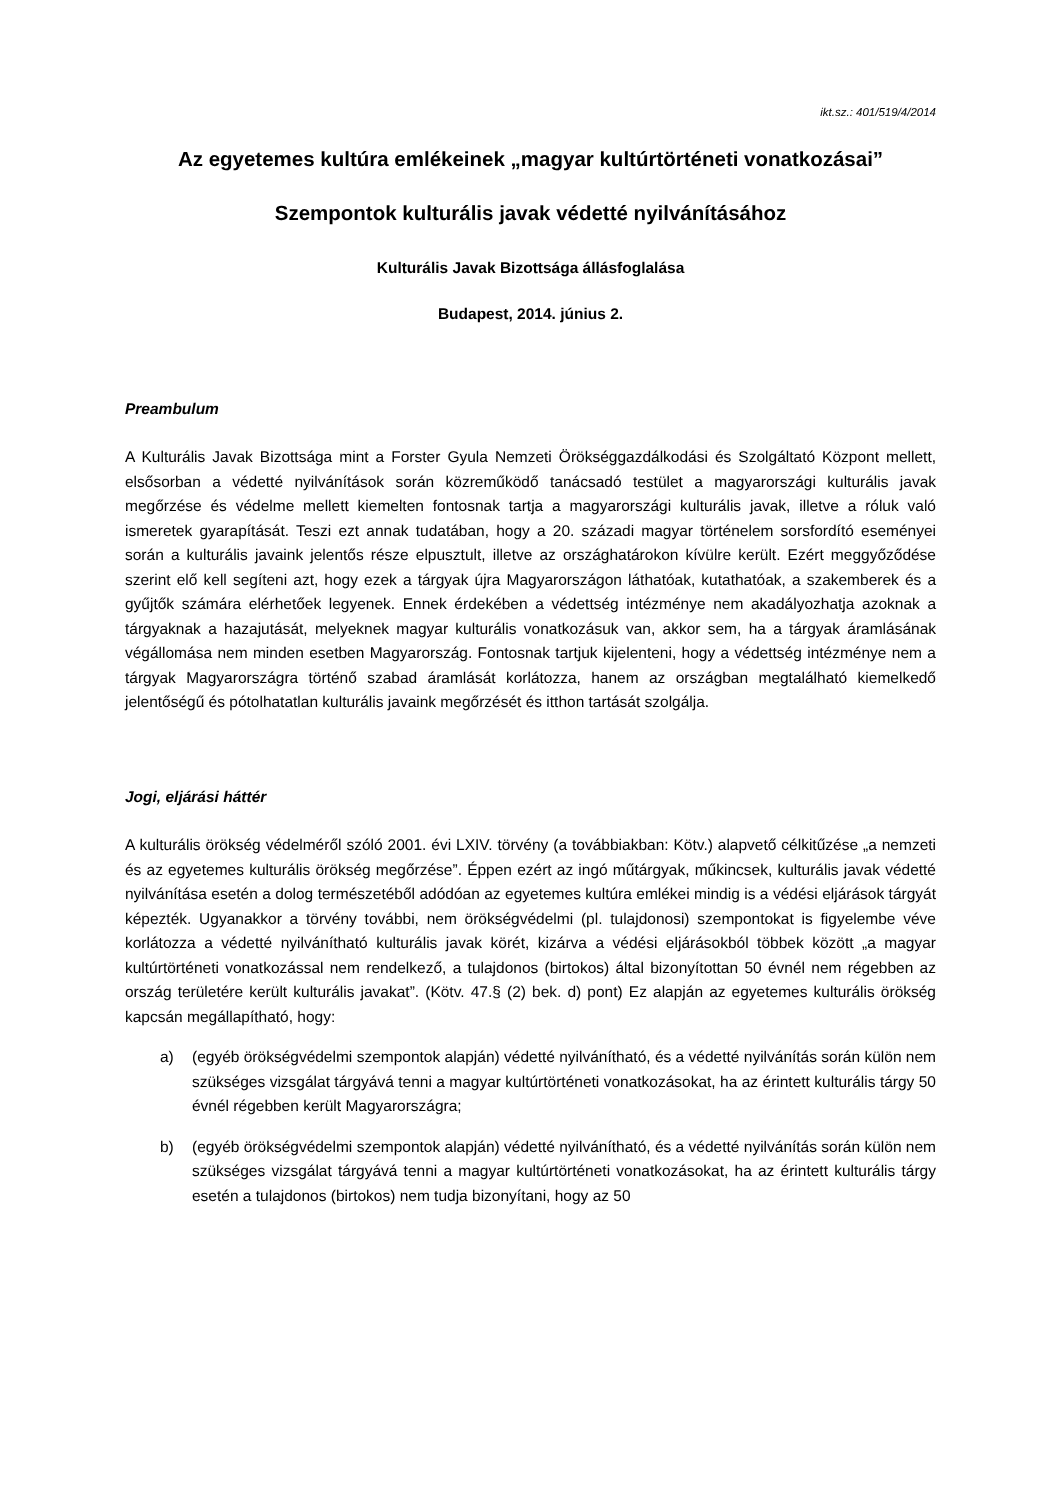ikt.sz.: 401/519/4/2014
Az egyetemes kultúra emlékeinek „magyar kultúrtörténeti vonatkozásai”
Szempontok kulturális javak védetté nyilvánításához
Kulturális Javak Bizottsága állásfoglalása
Budapest, 2014. június 2.
Preambulum
A Kulturális Javak Bizottsága mint a Forster Gyula Nemzeti Örökséggazdálkodási és Szolgáltató Központ mellett, elsősorban a védetté nyilvánítások során közreműködő tanácsadó testület a magyarországi kulturális javak megőrzése és védelme mellett kiemelten fontosnak tartja a magyarországi kulturális javak, illetve a róluk való ismeretek gyarapítását. Teszi ezt annak tudatában, hogy a 20. századi magyar történelem sorsfordító eseményei során a kulturális javaink jelentős része elpusztult, illetve az országhatárokon kívülre került. Ezért meggyőződése szerint elő kell segíteni azt, hogy ezek a tárgyak újra Magyarországon láthatóak, kutathatóak, a szakemberek és a gyűjtők számára elérhetőek legyenek. Ennek érdekében a védettség intézménye nem akadályozhatja azoknak a tárgyaknak a hazajutását, melyeknek magyar kulturális vonatkozásuk van, akkor sem, ha a tárgyak áramlásának végállomása nem minden esetben Magyarország. Fontosnak tartjuk kijelenteni, hogy a védettség intézménye nem a tárgyak Magyarországra történő szabad áramlását korlátozza, hanem az országban megtalálható kiemelkedő jelentőségű és pótolhatatlan kulturális javaink megőrzését és itthon tartását szolgálja.
Jogi, eljárási háttér
A kulturális örökség védelméről szóló 2001. évi LXIV. törvény (a továbbiakban: Kötv.) alapvető célkitűzése „a nemzeti és az egyetemes kulturális örökség megőrzése”. Éppen ezért az ingó műtárgyak, műkincsek, kulturális javak védetté nyilvánítása esetén a dolog természetéből adódóan az egyetemes kultúra emlékei mindig is a védési eljárások tárgyát képezték. Ugyanakkor a törvény további, nem örökségvédelmi (pl. tulajdonosi) szempontokat is figyelembe véve korlátozza a védetté nyilvánítható kulturális javak körét, kizárva a védési eljárásokból többek között „a magyar kultúrtörténeti vonatkozással nem rendelkező, a tulajdonos (birtokos) által bizonyítottan 50 évnél nem régebben az ország területére került kulturális javakat”. (Kötv. 47.§ (2) bek. d) pont) Ez alapján az egyetemes kulturális örökség kapcsán megállapítható, hogy:
a) (egyéb örökségvédelmi szempontok alapján) védetté nyilvánítható, és a védetté nyilvánítás során külön nem szükséges vizsgálat tárgyává tenni a magyar kultúrtörténeti vonatkozásokat, ha az érintett kulturális tárgy 50 évnél régebben került Magyarországra;
b) (egyéb örökségvédelmi szempontok alapján) védetté nyilvánítható, és a védetté nyilvánítás során külön nem szükséges vizsgálat tárgyává tenni a magyar kultúrtörténeti vonatkozásokat, ha az érintett kulturális tárgy esetén a tulajdonos (birtokos) nem tudja bizonyítani, hogy az 50